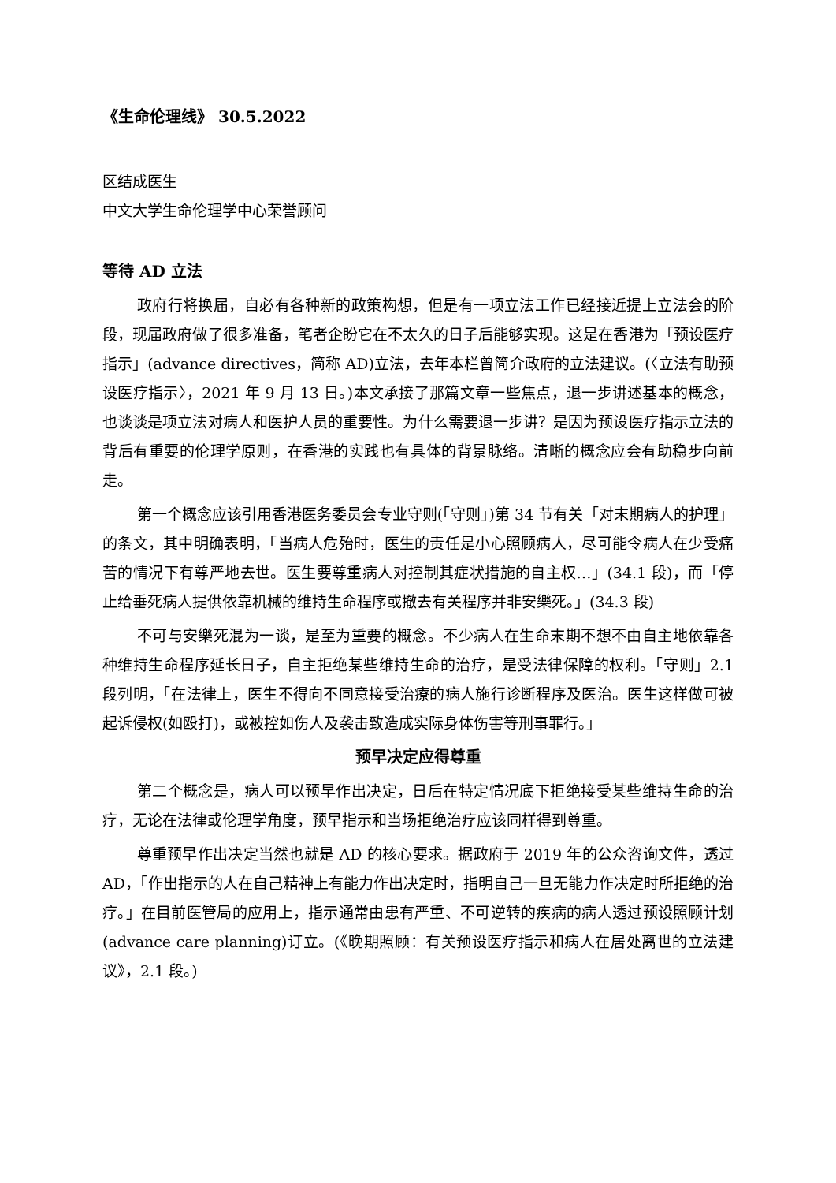《生命伦理线》 30.5.2022
区结成医生
中文大学生命伦理学中心荣誉顾问
等待 AD 立法
政府行将换届，自必有各种新的政策构想，但是有一项立法工作已经接近提上立法会的阶段，现届政府做了很多准备，笔者企盼它在不太久的日子后能够实现。这是在香港为「预设医疗指示」(advance directives，简称 AD)立法，去年本栏曾简介政府的立法建议。(〈立法有助预设医疗指示〉，2021 年 9 月 13 日。)本文承接了那篇文章一些焦点，退一步讲述基本的概念，也谈谈是项立法对病人和医护人员的重要性。为什么需要退一步讲？是因为预设医疗指示立法的背后有重要的伦理学原则，在香港的实践也有具体的背景脉络。清晰的概念应会有助稳步向前走。
第一个概念应该引用香港医务委员会专业守则(「守则」)第 34 节有关「对末期病人的护理」的条文，其中明确表明，「当病人危殆时，医生的责任是小心照顾病人，尽可能令病人在少受痛苦的情况下有尊严地去世。医生要尊重病人对控制其症状措施的自主权…」(34.1 段)，而「停止给垂死病人提供依靠机械的维持生命程序或撤去有关程序并非安樂死。」(34.3 段)
不可与安樂死混为一谈，是至为重要的概念。不少病人在生命末期不想不由自主地依靠各种维持生命程序延长日子，自主拒绝某些维持生命的治疗，是受法律保障的权利。「守则」2.1 段列明，「在法律上，医生不得向不同意接受治療的病人施行诊断程序及医治。医生这样做可被起诉侵权(如殴打)，或被控如伤人及袭击致造成实际身体伤害等刑事罪行。」
预早决定应得尊重
第二个概念是，病人可以预早作出决定，日后在特定情况底下拒绝接受某些维持生命的治疗，无论在法律或伦理学角度，预早指示和当场拒绝治疗应该同样得到尊重。
尊重预早作出决定当然也就是 AD 的核心要求。据政府于 2019 年的公众咨询文件，透过 AD，「作出指示的人在自己精神上有能力作出决定时，指明自己一旦无能力作决定时所拒绝的治疗。」在目前医管局的应用上，指示通常由患有严重、不可逆转的疾病的病人透过预设照顾计划(advance care planning)订立。(《晚期照顾：有关预设医疗指示和病人在居处离世的立法建议》，2.1 段。)